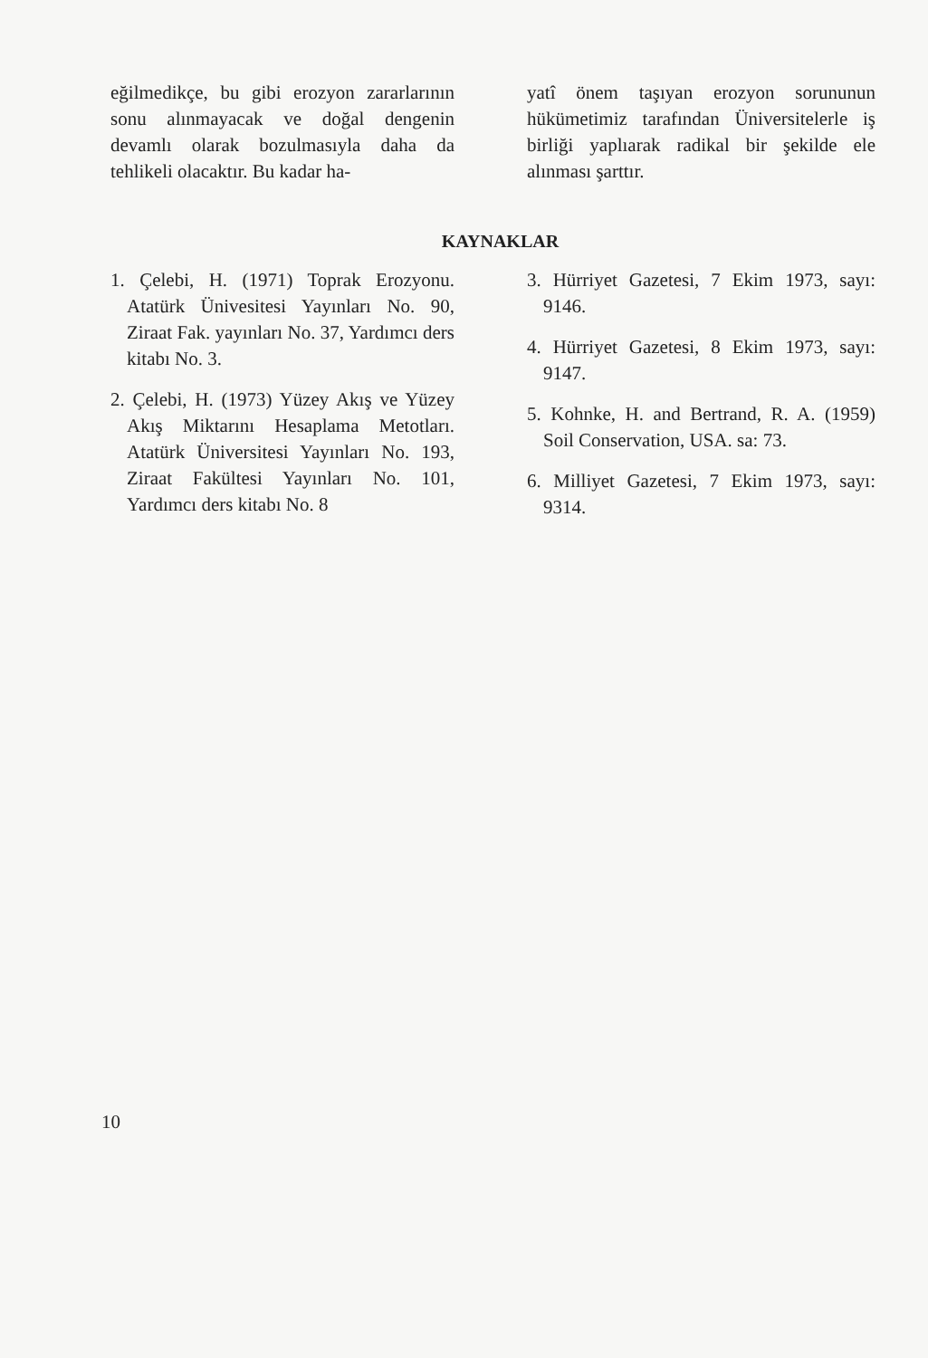eğilmedikçe, bu gibi erozyon zararlarının sonu alınmayacak ve doğal dengenin devamlı olarak bozulmasıyla daha da tehlikeli olacaktır. Bu kadar ha-
yatî önem taşıyan erozyon sorununun hükümetimiz tarafından Üniversitelerle iş birliği yaplıarak radikal bir şekilde ele alınması şarttır.
KAYNAKLAR
1. Çelebi, H. (1971) Toprak Erozyonu. Atatürk Ünivesitesi Yayınları No. 90, Ziraat Fak. yayınları No. 37, Yardımcı ders kitabı No. 3.
2. Çelebi, H. (1973) Yüzey Akış ve Yüzey Akış Miktarını Hesaplama Metotları. Atatürk Üniversitesi Yayınları No. 193, Ziraat Fakültesi Yayınları No. 101, Yardımcı ders kitabı No. 8
3. Hürriyet Gazetesi, 7 Ekim 1973, sayı: 9146.
4. Hürriyet Gazetesi, 8 Ekim 1973, sayı: 9147.
5. Kohnke, H. and Bertrand, R. A. (1959) Soil Conservation, USA. sa: 73.
6. Milliyet Gazetesi, 7 Ekim 1973, sayı: 9314.
10